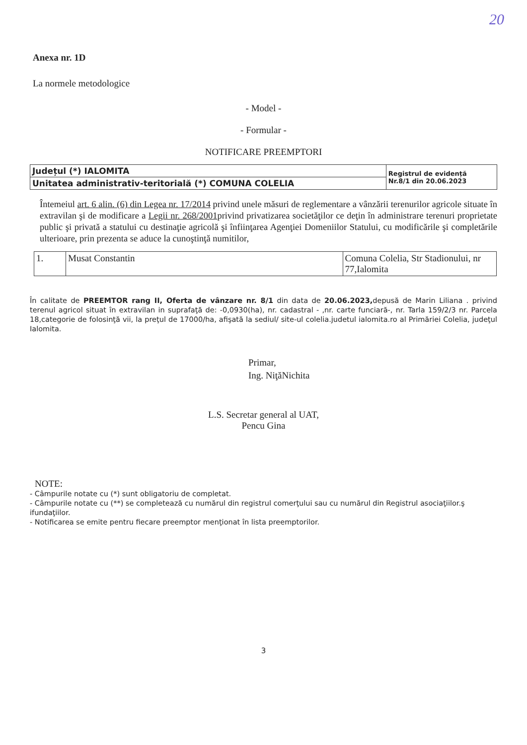20
Anexa nr. 1D
La normele metodologice
- Model -
- Formular -
NOTIFICARE PREEMPTORI
| Județul (*) IALOMITA | Registrul de evidență Nr.8/1 din 20.06.2023 |
| Unitatea administrativ-teritorială (*) COMUNA COLELIA | |
Întemeiul art. 6 alin. (6) din Legea nr. 17/2014 privind unele măsuri de reglementare a vânzării terenurilor agricole situate în extravilan şi de modificare a Legii nr. 268/2001privind privatizarea societăţilor ce deţin în administrare terenuri proprietate public şi privată a statului cu destinaţie agricolă şi înfiinţarea Agenţiei Domeniilor Statului, cu modificările şi completările ulterioare, prin prezenta se aduce la cunoştinţă numitilor,
| 1. | Musat Constantin | Comuna Colelia, Str Stadionului, nr 77,Ialomita |
În calitate de PREEMTOR rang II, Oferta de vânzare nr. 8/1 din data de 20.06.2023, depusă de Marin Liliana . privind terenul agricol situat în extravilan in suprafaţă de: -0,0930(ha), nr. cadastral - ,nr. carte funciară-, nr. Tarla 159/2/3 nr. Parcela 18,categorie de folosinţă vii, la preţul de 17000/ha, afişată la sediul/ site-ul colelia.judetul ialomita.ro al Primăriei Colelia, judeţul Ialomita.
Primar,
Ing. NiţăNichita
L.S. Secretar general al UAT,
Pencu Gina
NOTE:
- Câmpurile notate cu (*) sunt obligatoriu de completat.
- Câmpurile notate cu (**) se completează cu numărul din registrul comerţului sau cu numărul din Registrul asociaţiilor.ş ifundaţiilor.
- Notificarea se emite pentru fiecare preemptor menţionat în lista preemptorilor.
3